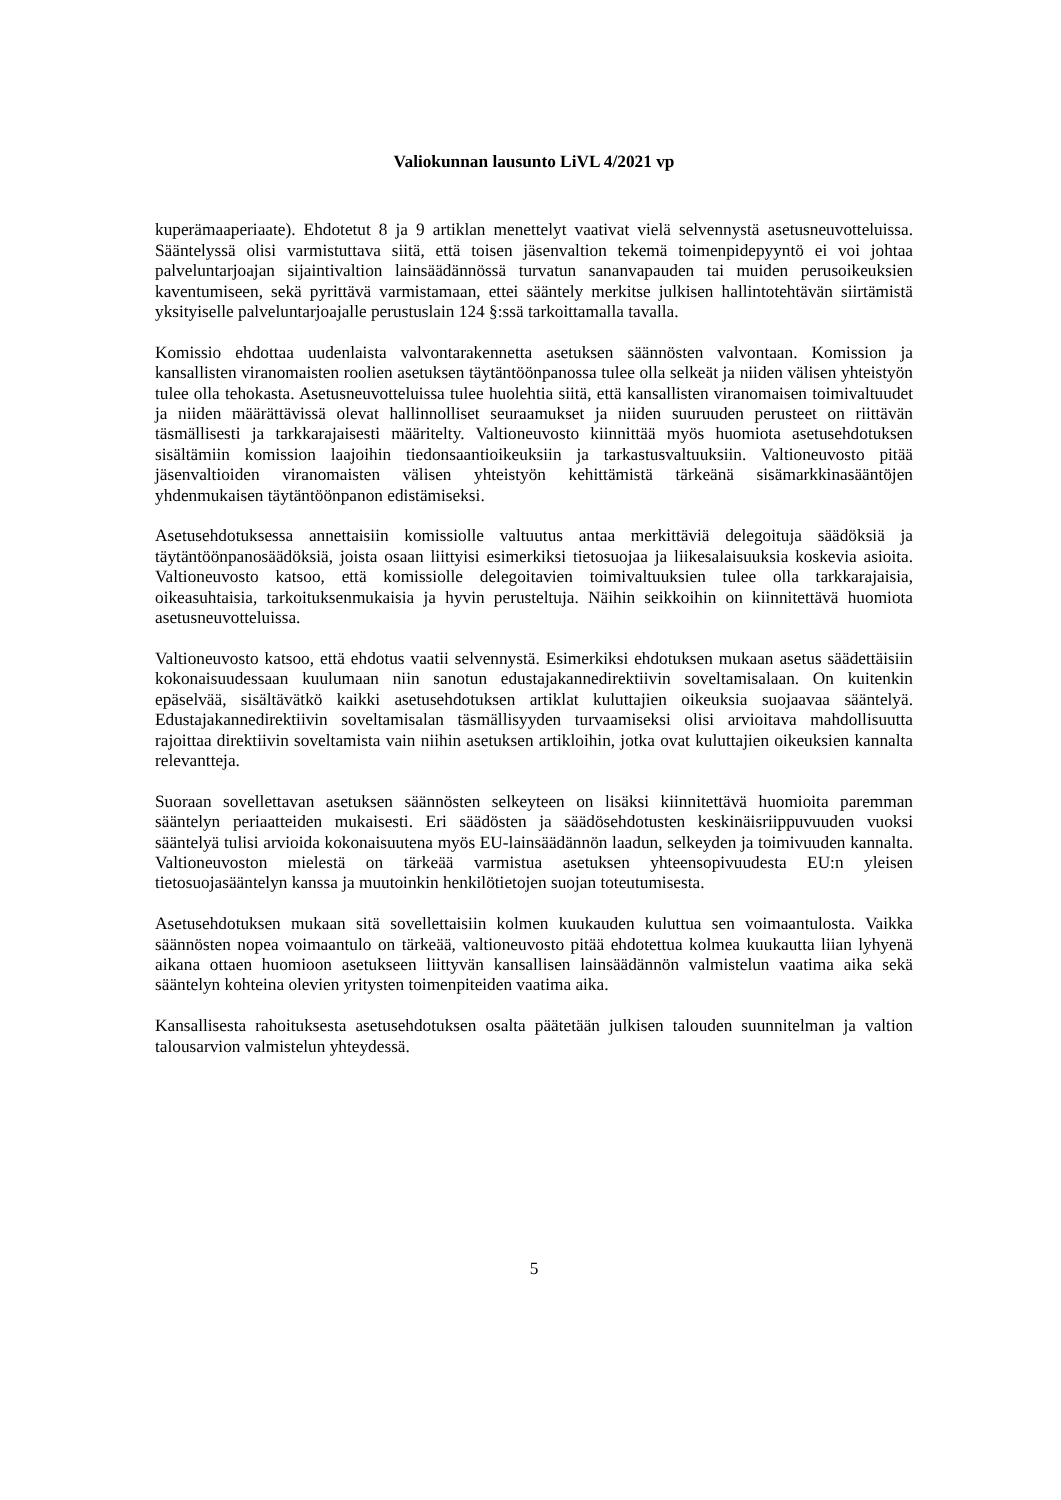Valiokunnan lausunto LiVL 4/2021 vp
kuperämaaperiaate). Ehdotetut 8 ja 9 artiklan menettelyt vaativat vielä selvennystä asetusneuvotteluissa. Sääntelyssä olisi varmistuttava siitä, että toisen jäsenvaltion tekemä toimenpidepyyntö ei voi johtaa palveluntarjoajan sijaintivaltion lainsäädännössä turvatun sananvapauden tai muiden perusoikeuksien kaventumiseen, sekä pyrittävä varmistamaan, ettei sääntely merkitse julkisen hallintotehtävän siirtämistä yksityiselle palveluntarjoajalle perustuslain 124 §:ssä tarkoittamalla tavalla.
Komissio ehdottaa uudenlaista valvontarakennetta asetuksen säännösten valvontaan. Komission ja kansallisten viranomaisten roolien asetuksen täytäntöönpanossa tulee olla selkeät ja niiden välisen yhteistyön tulee olla tehokasta. Asetusneuvotteluissa tulee huolehtia siitä, että kansallisten viranomaisen toimivaltuudet ja niiden määrättävissä olevat hallinnolliset seuraamukset ja niiden suuruuden perusteet on riittävän täsmällisesti ja tarkkarajaisesti määritelty. Valtioneuvosto kiinnittää myös huomiota asetusehdotuksen sisältämiin komission laajoihin tiedonsaantioikeuksiin ja tarkastusvaltuuksiin. Valtioneuvosto pitää jäsenvaltioiden viranomaisten välisen yhteistyön kehittämistä tärkeänä sisämarkkinasääntöjen yhdenmukaisen täytäntöönpanon edistämiseksi.
Asetusehdotuksessa annettaisiin komissiolle valtuutus antaa merkittäviä delegoituja säädöksiä ja täytäntöönpanosäädöksiä, joista osaan liittyisi esimerkiksi tietosuojaa ja liikesalaisuuksia koskevia asioita. Valtioneuvosto katsoo, että komissiolle delegoitavien toimivaltuuksien tulee olla tarkkarajaisia, oikeasuhtaisia, tarkoituksenmukaisia ja hyvin perusteltuja. Näihin seikkoihin on kiinnitettävä huomiota asetusneuvotteluissa.
Valtioneuvosto katsoo, että ehdotus vaatii selvennystä. Esimerkiksi ehdotuksen mukaan asetus säädettäisiin kokonaisuudessaan kuulumaan niin sanotun edustajakannedirektiivin soveltamisalaan. On kuitenkin epäselvää, sisältävätkö kaikki asetusehdotuksen artiklat kuluttajien oikeuksia suojaavaa sääntelyä. Edustajakannedirektiivin soveltamisalan täsmällisyyden turvaamiseksi olisi arvioitava mahdollisuutta rajoittaa direktiivin soveltamista vain niihin asetuksen artikloihin, jotka ovat kuluttajien oikeuksien kannalta relevantteja.
Suoraan sovellettavan asetuksen säännösten selkeyteen on lisäksi kiinnitettävä huomioita paremman sääntelyn periaatteiden mukaisesti. Eri säädösten ja säädösehdotusten keskinäisriippuvuuden vuoksi sääntelyä tulisi arvioida kokonaisuutena myös EU-lainsäädännön laadun, selkeyden ja toimivuuden kannalta. Valtioneuvoston mielestä on tärkeää varmistua asetuksen yhteensopivuudesta EU:n yleisen tietosuojasääntelyn kanssa ja muutoinkin henkilötietojen suojan toteutumisesta.
Asetusehdotuksen mukaan sitä sovellettaisiin kolmen kuukauden kuluttua sen voimaantulosta. Vaikka säännösten nopea voimaantulo on tärkeää, valtioneuvosto pitää ehdotettua kolmea kuukautta liian lyhyenä aikana ottaen huomioon asetukseen liittyvän kansallisen lainsäädännön valmistelun vaatima aika sekä sääntelyn kohteina olevien yritysten toimenpiteiden vaatima aika.
Kansallisesta rahoituksesta asetusehdotuksen osalta päätetään julkisen talouden suunnitelman ja valtion talousarvion valmistelun yhteydessä.
5